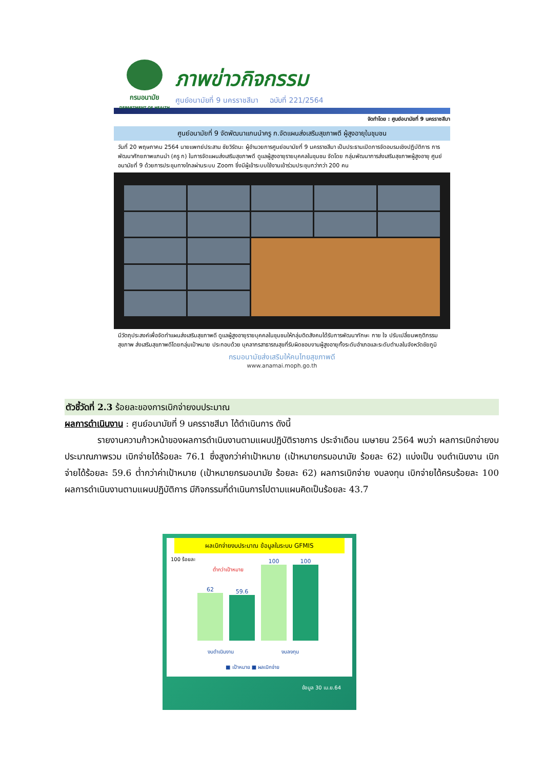กรมอนามัย
DEPARTMENT OF HEALTH
ภาพข่าวกิจกรรม
ศูนย์อนามัยที่ 9 นครราชสีมา ฉบับที่ 221/2564
จัดทำโดย : ศูนย์อนามัยที่ 9 นครราชสีมา
ศูนย์อนามัยที่ 9 จัดพัฒนาแกนนำครู ก.จัดแผนส่งเสริมสุขภาพดี ผู้สูงอายุในชุมชน
วันที่ 20 พฤษภาคม 2564 นายแพทย์ประสาน ชัยวิรัตนะ ผู้อำนวยการศูนย์อนามัยที่ 9 นครราชสีมา เป็นประธานเปิดการจัดอบรมเชิงปฏิบัติการ การพัฒนาศักยภาพแกนนำ (ครู ก) ในการจัดแผนส่งเสริมสุขภาพดี ดูแลผู้สูงอายุรายบุคคลในชุมชน จัดโดย กลุ่มพัฒนาการส่งเสริมสุขภาพผู้สูงอายุ ศูนย์อนามัยที่ 9 ด้วยการประชุมทางไกลผ่านระบบ Zoom ซึ่งมีผู้เข้าระบบใช้งานเข้าร่วมประชุมกว่ากว่า 200 คน
มีวัตถุประสงค์เพื่อจัดทำแผนส่งเสริมสุขภาพดี ดูแลผู้สูงอายุรายบุคคลในชุมชนให้กลุ่มติดสังคมได้รับการพัฒนาทักษะ กาย ใจ ปรับเปลี่ยนพฤติกรรมสุขภาพ ส่งเสริมสุขภาพดีโดยกลุ่มเป้าหมาย ประกอบด้วย บุคลากรสาธารณสุขที่รับผิดชอบงานผู้สูงอายุทั้งระดับอำเภอและระดับตำบลในจังหวัดชัยภูมิ
กรมอนามัยส่งเสริมให้คนไทยสุขภาพดี
www.anamai.moph.go.th
ตัวชี้วัดที่ 2.3 ร้อยละของการเบิกจ่ายงบประมาณ
ผลการดำเนินงาน : ศูนย์อนามัยที่ 9 นครราชสีมา ได้ดำเนินการ ดังนี้
รายงานความก้าวหน้าของผลการดำเนินงานตามแผนปฏิบัติราชการ ประจำเดือน เมษายน 2564 พบว่า ผลการเบิกจ่ายงบประมาณภาพรวม เบิกจ่ายได้ร้อยละ 76.1 ซึ่งสูงกว่าค่าเป้าหมาย (เป้าหมายกรมอนามัย ร้อยละ 62) แบ่งเป็น งบดำเนินงาน เบิกจ่ายได้ร้อยละ 59.6 ต่ำกว่าค่าเป้าหมาย (เป้าหมายกรมอนามัย ร้อยละ 62) ผลการเบิกจ่าย งบลงทุน เบิกจ่ายได้ครบร้อยละ 100 ผลการดำเนินงานตามแผนปฏิบัติการ มีกิจกรรมที่ดำเนินการไปตามแผนคิดเป็นร้อยละ 43.7
ผลเบิกจ่ายงบประมาณ ข้อมูลในระบบ GFMIS
100 ร้อยละ
ต่ำกว่าเป้าหมาย
62
59.6
100
100
งบดำเนินงาน งบลงทุน
■ เป้าหมาย ■ ผลเบิกจ่าย
ข้อมูล 30 เม.ย.64